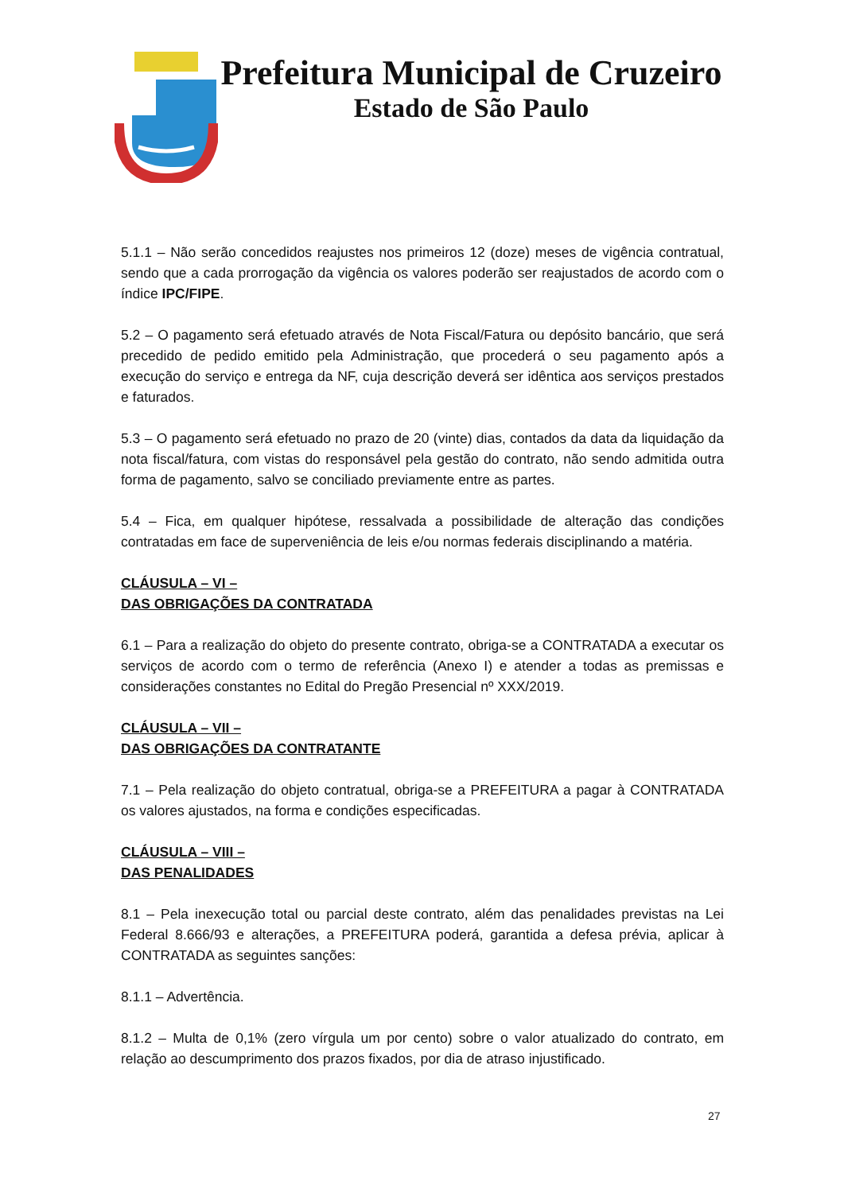Prefeitura Municipal de Cruzeiro
Estado de São Paulo
5.1.1 – Não serão concedidos reajustes nos primeiros 12 (doze) meses de vigência contratual, sendo que a cada prorrogação da vigência os valores poderão ser reajustados de acordo com o índice IPC/FIPE.
5.2 – O pagamento será efetuado através de Nota Fiscal/Fatura ou depósito bancário, que será precedido de pedido emitido pela Administração, que procederá o seu pagamento após a execução do serviço e entrega da NF, cuja descrição deverá ser idêntica aos serviços prestados e faturados.
5.3 – O pagamento será efetuado no prazo de 20 (vinte) dias, contados da data da liquidação da nota fiscal/fatura, com vistas do responsável pela gestão do contrato, não sendo admitida outra forma de pagamento, salvo se conciliado previamente entre as partes.
5.4 – Fica, em qualquer hipótese, ressalvada a possibilidade de alteração das condições contratadas em face de superveniência de leis e/ou normas federais disciplinando a matéria.
CLÁUSULA – VI –
DAS OBRIGAÇÕES DA CONTRATADA
6.1 – Para a realização do objeto do presente contrato, obriga-se a CONTRATADA a executar os serviços de acordo com o termo de referência (Anexo I) e atender a todas as premissas e considerações constantes no Edital do Pregão Presencial nº XXX/2019.
CLÁUSULA – VII –
DAS OBRIGAÇÕES DA CONTRATANTE
7.1 – Pela realização do objeto contratual, obriga-se a PREFEITURA a pagar à CONTRATADA os valores ajustados, na forma e condições especificadas.
CLÁUSULA – VIII –
DAS PENALIDADES
8.1 – Pela inexecução total ou parcial deste contrato, além das penalidades previstas na Lei Federal 8.666/93 e alterações, a PREFEITURA poderá, garantida a defesa prévia, aplicar à CONTRATADA as seguintes sanções:
8.1.1 – Advertência.
8.1.2 – Multa de 0,1% (zero vírgula um por cento) sobre o valor atualizado do contrato, em relação ao descumprimento dos prazos fixados, por dia de atraso injustificado.
27